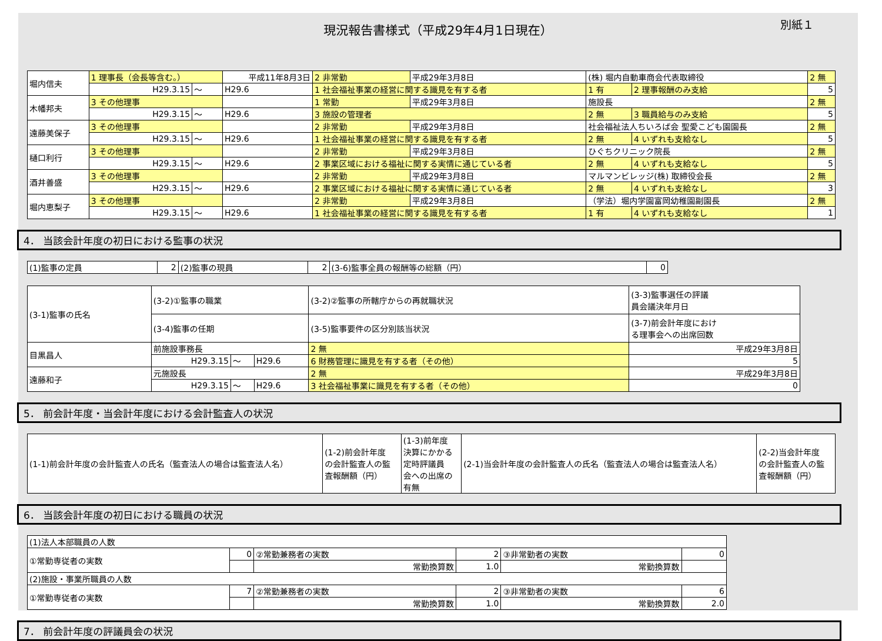現況報告書様式（平成29年4月1日現在）
別紙１
| 堀内信夫 | 1 理事長（会長等含む。） | | | 平成11年8月3日 | 2 非常勤 | 平成29年3月8日 | (株) 堀内自動車商会代表取締役 | | 2 無 |
| | H29.3.15 | ～ | H29.6 | | 1 社会福祉事業の経営に関する識見を有する者 | | 1 有 | 2 理事報酬のみ支給 | 5 |
| 木幡邦夫 | 3 その他理事 | | | | 1 常勤 | 平成29年3月8日 | 施設長 | | 2 無 |
| | H29.3.15 | ～ | H29.6 | | 3 施設の管理者 | | 2 無 | 3 職員給与のみ支給 | 5 |
| 遠藤美保子 | 3 その他理事 | | | | 2 非常勤 | 平成29年3月8日 | 社会福祉法人ちいろば会 聖愛こども園園長 | | 2 無 |
| | H29.3.15 | ～ | H29.6 | | 1 社会福祉事業の経営に関する識見を有する者 | | 2 無 | 4 いずれも支給なし | 5 |
| 樋口利行 | 3 その他理事 | | | | 2 非常勤 | 平成29年3月8日 | ひぐちクリニック院長 | | 2 無 |
| | H29.3.15 | ～ | H29.6 | | 2 事業区域における福祉に関する実情に通じている者 | | 2 無 | 4 いずれも支給なし | 5 |
| 酒井善盛 | 3 その他理事 | | | | 2 非常勤 | 平成29年3月8日 | マルマンビレッジ(株) 取締役会長 | | 2 無 |
| | H29.3.15 | ～ | H29.6 | | 2 事業区域における福祉に関する実情に通じている者 | | 2 無 | 4 いずれも支給なし | 3 |
| 堀内恵梨子 | 3 その他理事 | | | | 2 非常勤 | 平成29年3月8日 | （学法）堀内学園富岡幼稚園副園長 | | 2 無 |
| | H29.3.15 | ～ | H29.6 | | 1 社会福祉事業の経営に関する識見を有する者 | | 1 有 | 4 いずれも支給なし | 1 |
4． 当該会計年度の初日における監事の状況
| (1)監事の定員 | 2 | (2)監事の現員 | 2 | (3-6)監事全員の報酬等の総額（円） | 0 |
| (3-1)監事の氏名 | (3-2)①監事の職業 | | | (3-2)②監事の所轄庁からの再就職状況 | (3-3)監事選任の評議 員会議決年月日 |
| | (3-4)監事の任期 | | | (3-5)監事要件の区分別該当状況 | (3-7)前会計年度におけ る理事会への出席回数 |
| 目黒昌人 | 前施設事務長 | | | 2 無 | 平成29年3月8日 |
| | H29.3.15 | ～ | H29.6 | 6 財務管理に識見を有する者（その他） | 5 |
| 遠藤和子 | 元施設長 | | | 2 無 | 平成29年3月8日 |
| | H29.3.15 | ～ | H29.6 | 3 社会福祉事業に識見を有する者（その他） | 0 |
5． 前会計年度・当会計年度における会計監査人の状況
| (1-1)前会計年度の会計監査人の氏名（監査法人の場合は監査法人名） | (1-2)前会計年度 の会計監査人の監 査報酬額（円） | (1-3)前年度 決算にかかる 定時評議員 会への出席の 有無 | (2-1)当会計年度の会計監査人の氏名（監査法人の場合は監査法人名） | (2-2)当会計年度 の会計監査人の監 査報酬額（円） |
6． 当該会計年度の初日における職員の状況
| (1)法人本部職員の人数 | | | | | |
| ①常勤専従者の実数 | 0 | ②常勤兼務者の実数 | 2 | ③非常勤者の実数 | 0 |
| | | 常勤換算数 | 1.0 | 常勤換算数 | |
| (2)施設・事業所職員の人数 | | | | | |
| ①常勤専従者の実数 | 7 | ②常勤兼務者の実数 | 2 | ③非常勤者の実数 | 6 |
| | | 常勤換算数 | 1.0 | 常勤換算数 | 2.0 |
7． 前会計年度の評議員会の状況